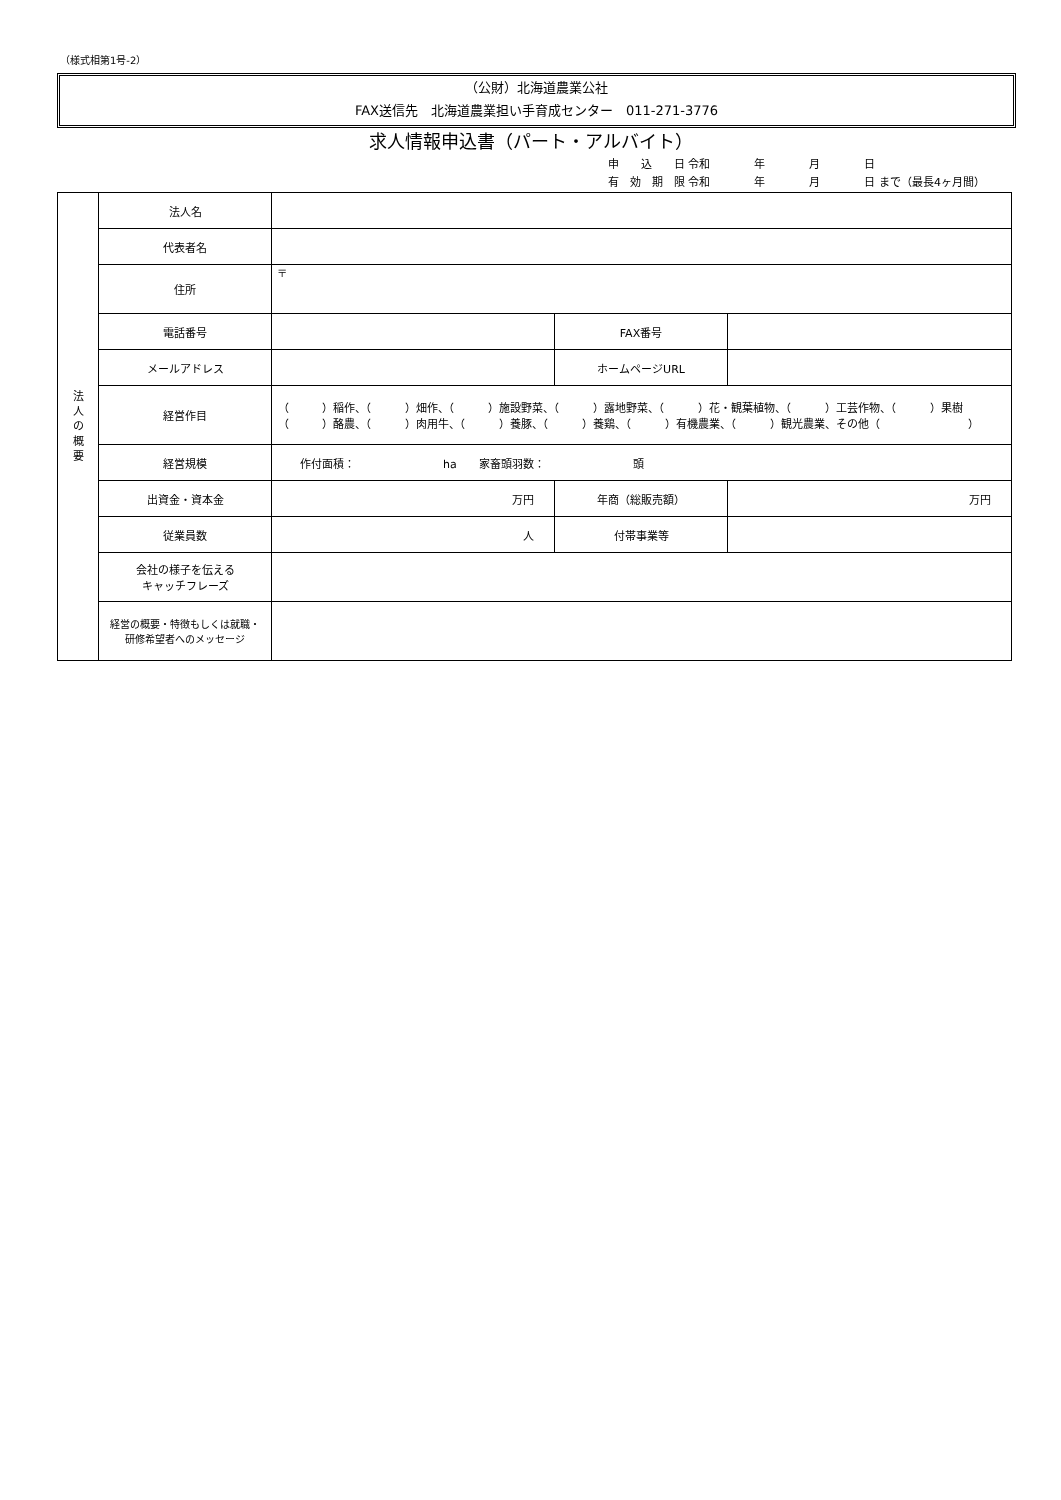（様式相第1号-2）
（公財）北海道農業公社
FAX送信先　北海道農業担い手育成センター　011-271-3776
求人情報申込書（パート・アルバイト）
申　　込　　日 令和　　　　年　　　　月　　　　日
有　効　期　限 令和　　　　年　　　　月　　　　日 まで（最長4ヶ月間）
| 法 人 の 概 要 | 法人名 | | | |
| | 代表者名 | | | |
| | 住所 | 〒 | | |
| | 電話番号 | | FAX番号 | |
| | メールアドレス | | ホームページURL | |
| | 経営作目 | （ ）稲作、（ ）畑作、（ ）施設野菜、（ ）露地野菜、（ ）花・観葉植物、（ ）工芸作物、（ ）果樹 （ ）酪農、（ ）肉用牛、（ ）養豚、（ ）養鶏、（ ）有機農業、（ ）観光農業、その他（ ） | | |
| | 経営規模 | 作付面積： ha 家畜頭羽数： 頭 | | |
| | 出資金・資本金 | 万円 | 年商（総販売額） | 万円 |
| | 従業員数 | 人 | 付帯事業等 | |
| | 会社の様子を伝える キャッチフレーズ | | | |
| | 経営の概要・特徴もしくは就職・ 研修希望者へのメッセージ | | | |